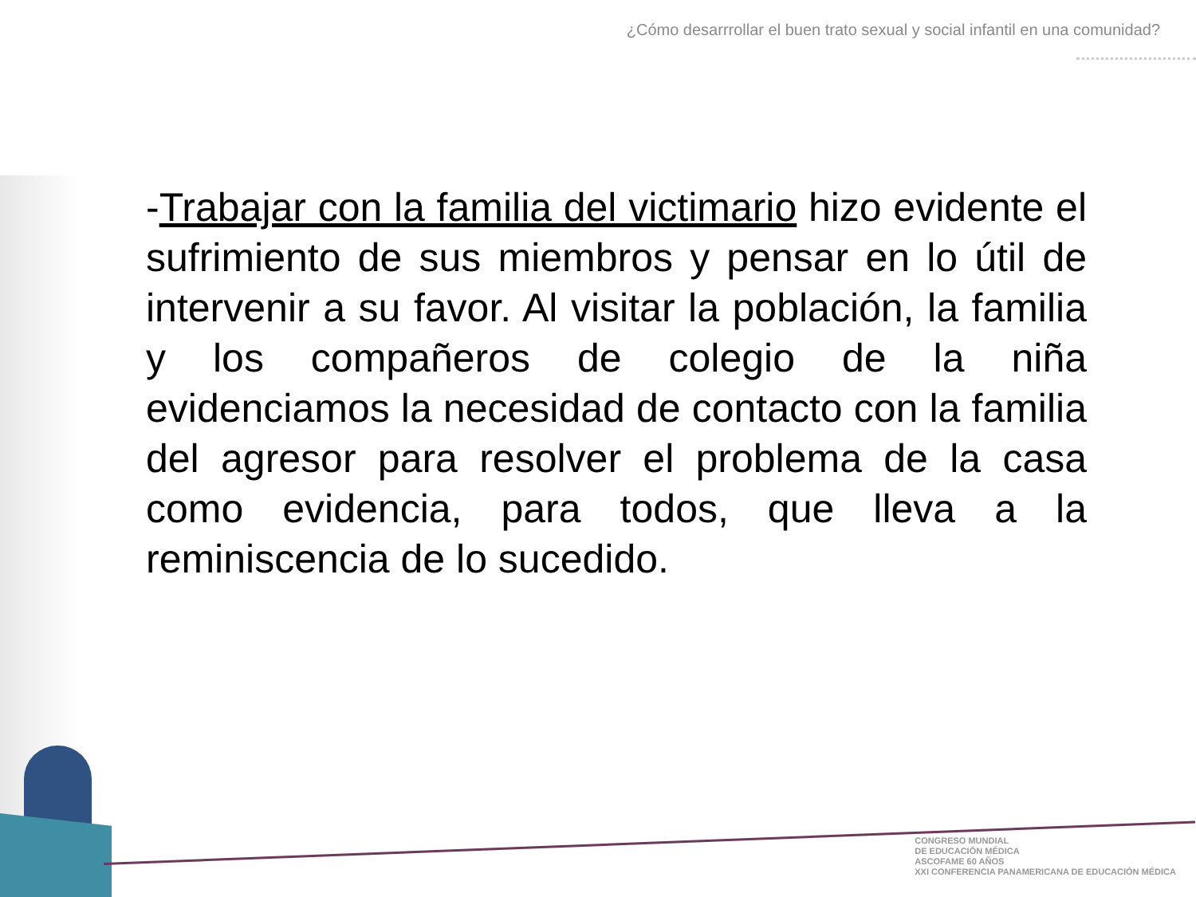¿Cómo desarrrollar el buen trato sexual y social infantil en una comunidad?
-Trabajar con la familia del victimario hizo evidente el sufrimiento de sus miembros y pensar en lo útil de intervenir a su favor. Al visitar la población, la familia y los compañeros de colegio de la niña evidenciamos la necesidad de contacto con la familia del agresor para resolver el problema de la casa como evidencia, para todos, que lleva a la reminiscencia de lo sucedido.
CONGRESO MUNDIAL
DE EDUCACIÓN MÉDICA
ASCOFAME 60 AÑOS
XXI CONFERENCIA PANAMERICANA DE EDUCACIÓN MÉDICA